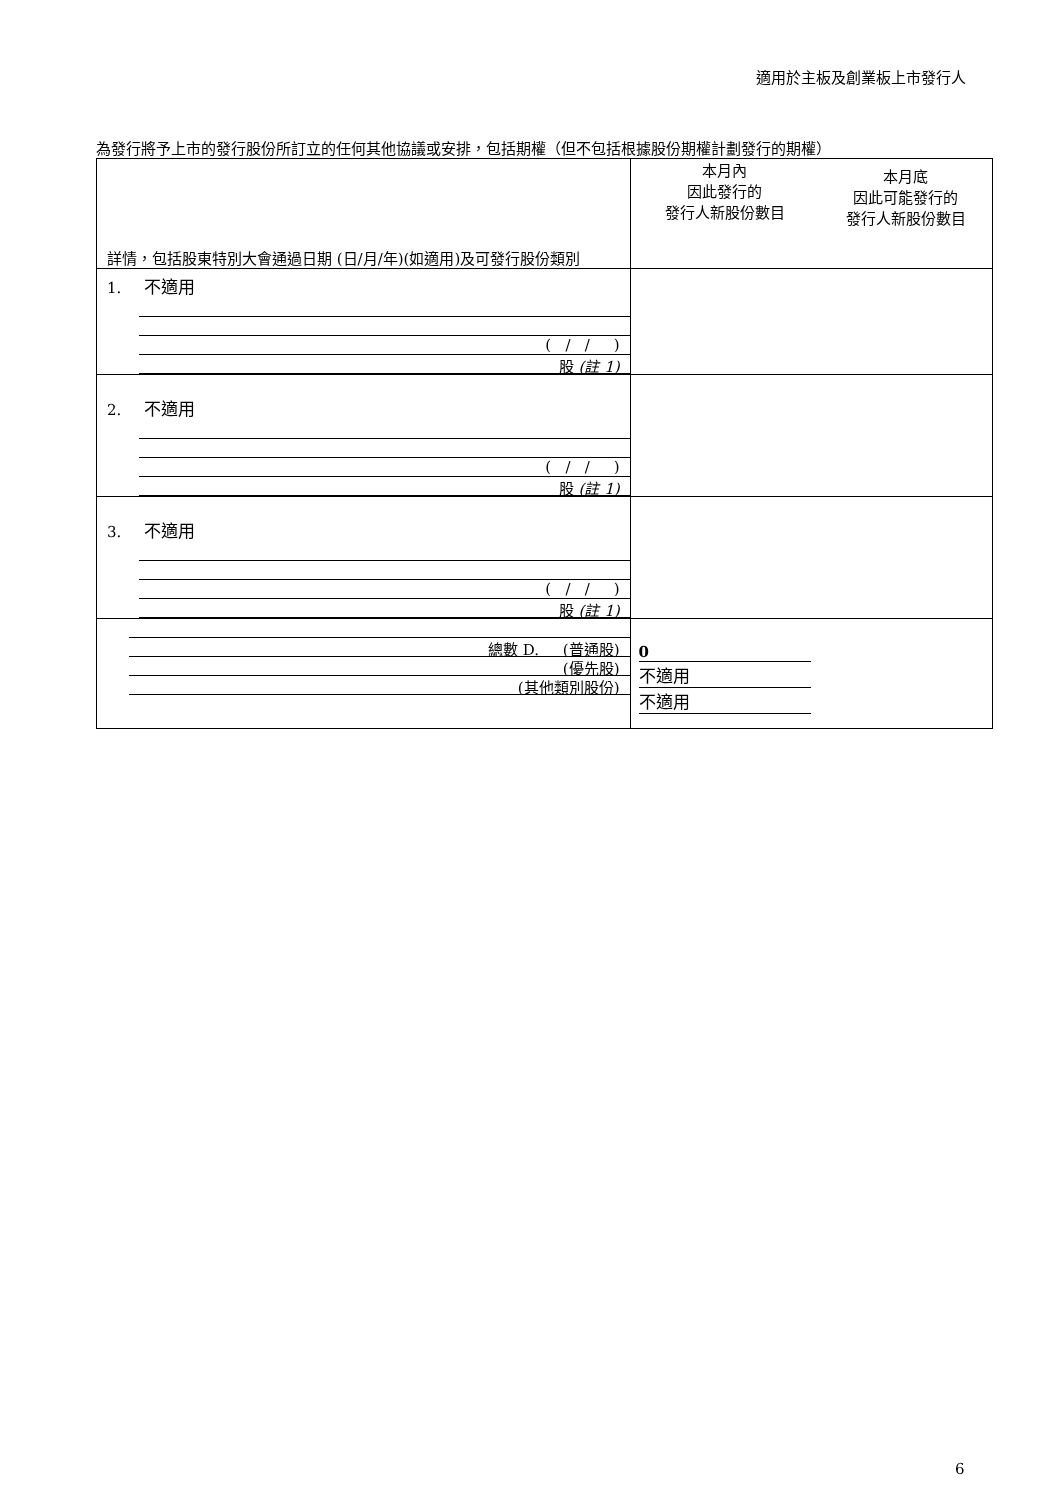適用於主板及創業板上市發行人
為發行將予上市的發行股份所訂立的任何其他協議或安排，包括期權（但不包括根據股份期權計劃發行的期權）
| 詳情，包括股東特別大會通過日期 (日/月/年)(如適用)及可發行股份類別 | 本月內 因此發行的 發行人新股份數目 | 本月底 因此可能發行的 發行人新股份數目 |
| 1. 不適用 ( / / ) 股 (註 1) | | |
| 2. 不適用 ( / / ) 股 (註 1) | | |
| 3. 不適用 ( / / ) 股 (註 1) | | |
| 總數 D. (普通股) (優先股) (其他類別股份) | 0 不適用 不適用 | |
6